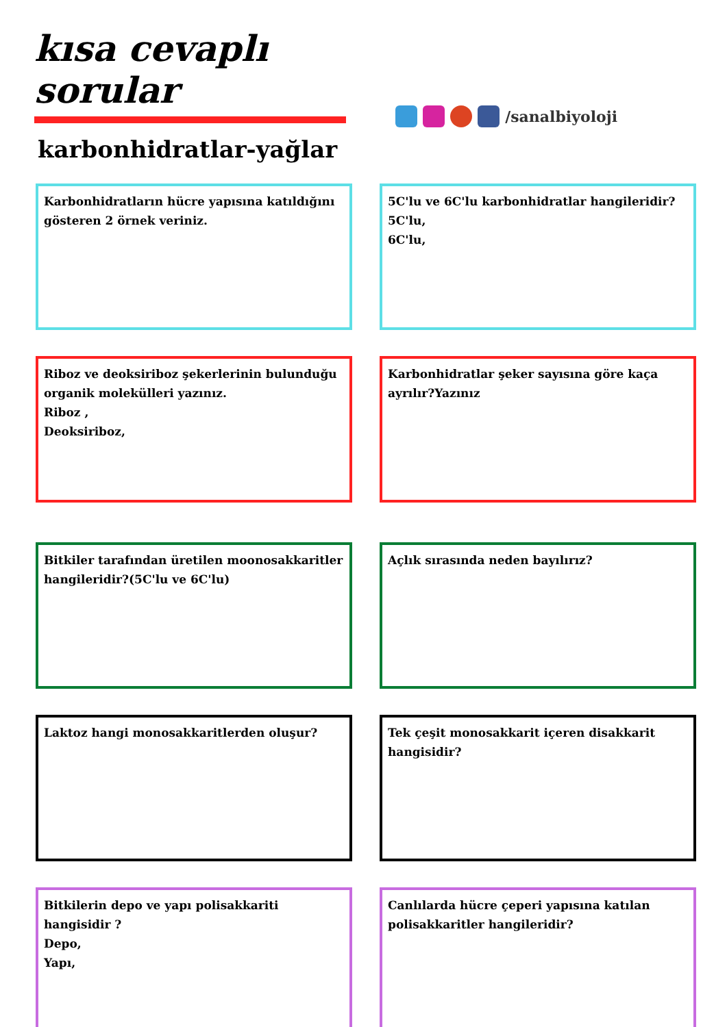kısa cevaplı sorular
karbonhidratlar-yağlar
/sanalbiyoloji
Karbonhidratların hücre yapısına katıldığını gösteren 2 örnek veriniz.
5C'lu ve 6C'lu karbonhidratlar hangileridir?
5C'lu,
6C'lu,
Riboz ve deoksiriboz şekerlerinin bulunduğu organik molekülleri yazınız.
Riboz ,
Deoksiriboz,
Karbonhidratlar şeker sayısına göre kaça ayrılır?Yazınız
Bitkiler tarafından üretilen moonosakkaritler hangileridir?(5C'lu ve 6C'lu)
Açlık sırasında neden bayılırız?
Laktoz hangi monosakkaritlerden oluşur?
Tek çeşit monosakkarit içeren disakkarit hangisidir?
Bitkilerin depo ve yapı polisakkariti hangisidir ?
Depo,
Yapı,
Canlılarda hücre çeperi yapısına katılan polisakkaritler hangileridir?